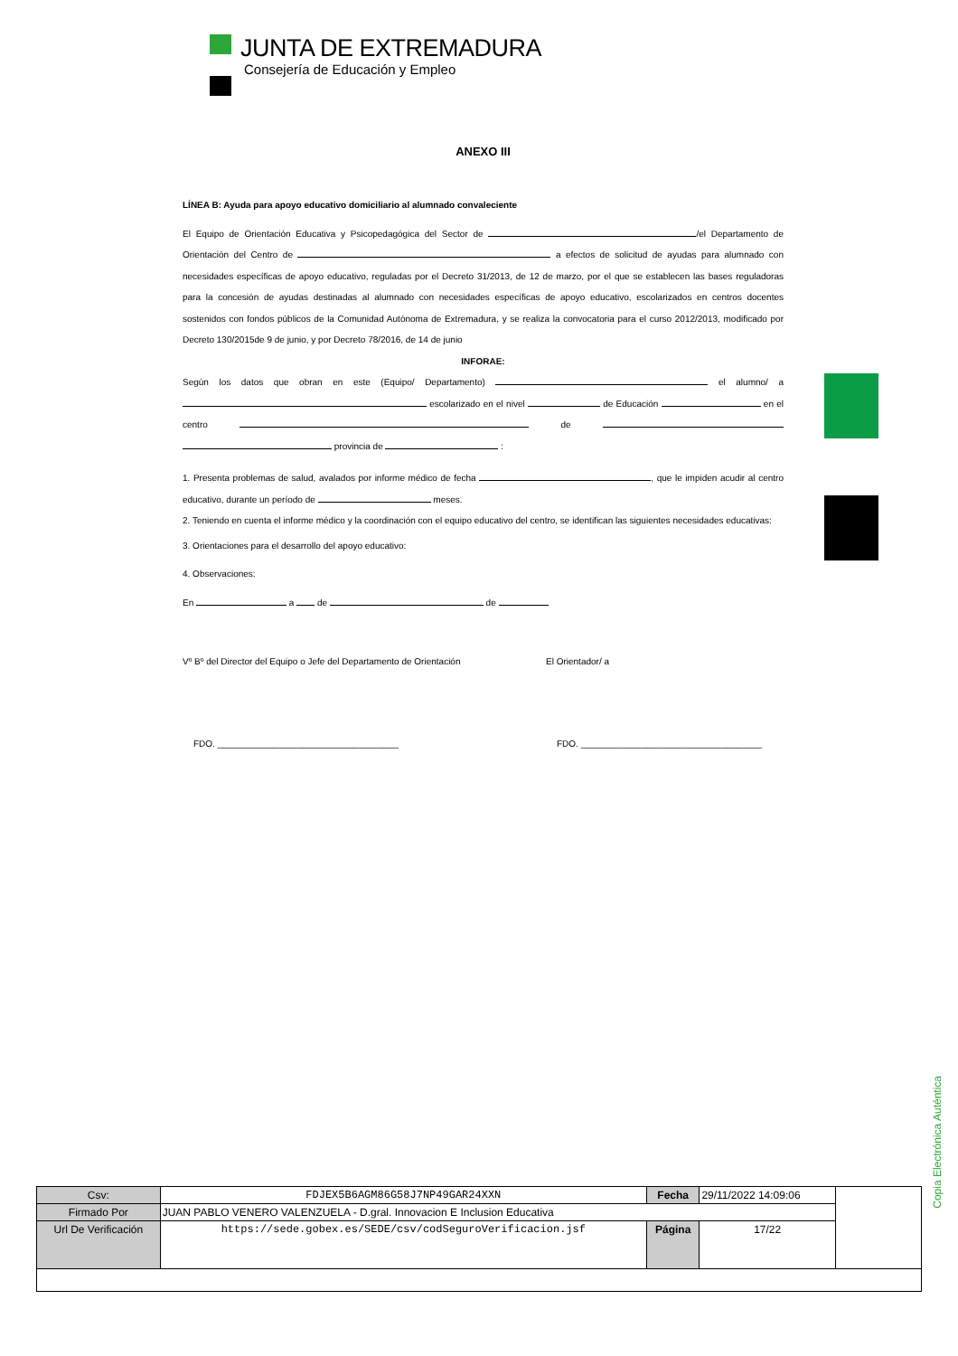JUNTA DE EXTREMADURA
Consejería de Educación y Empleo
ANEXO III
LÍNEA B: Ayuda para apoyo educativo domiciliario al alumnado convaleciente
El Equipo de Orientación Educativa y Psicopedagógica del Sector de /el Departamento de Orientación del Centro de a efectos de solicitud de ayudas para alumnado con necesidades específicas de apoyo educativo, reguladas por el Decreto 31/2013, de 12 de marzo, por el que se establecen las bases reguladoras para la concesión de ayudas destinadas al alumnado con necesidades específicas de apoyo educativo, escolarizados en centros docentes sostenidos con fondos públicos de la Comunidad Autónoma de Extremadura, y se realiza la convocatoria para el curso 2012/2013, modificado por Decreto 130/2015de 9 de junio, y por Decreto 78/2016, de 14 de junio
INFORAE:
Según los datos que obran en este (Equipo/ Departamento) el alumno/ a escolarizado en el nivel de Educación en el centro de provincia de :
1. Presenta problemas de salud, avalados por informe médico de fecha , que le impiden acudir al centro educativo, durante un período de meses.
2. Teniendo en cuenta el informe médico y la coordinación con el equipo educativo del centro, se identifican las siguientes necesidades educativas:
3. Orientaciones para el desarrollo del apoyo educativo:
4. Observaciones:
En a de de
Vº Bº del Director del Equipo o Jefe del Departamento de Orientación
El Orientador/ a
FDO. ____________________________________ FDO. ____________________________________
Copia Electrónica Auténtica
| Csv: | FDJEX5B6AGM86G58J7NP49GAR24XXN | Fecha | 29/11/2022 14:09:06 | |
| Firmado Por | JUAN PABLO VENERO VALENZUELA - D.gral. Innovacion E Inclusion Educativa | | | |
| Url De Verificación | https://sede.gobex.es/SEDE/csv/codSeguroVerificacion.jsf | Página | 17/22 | |